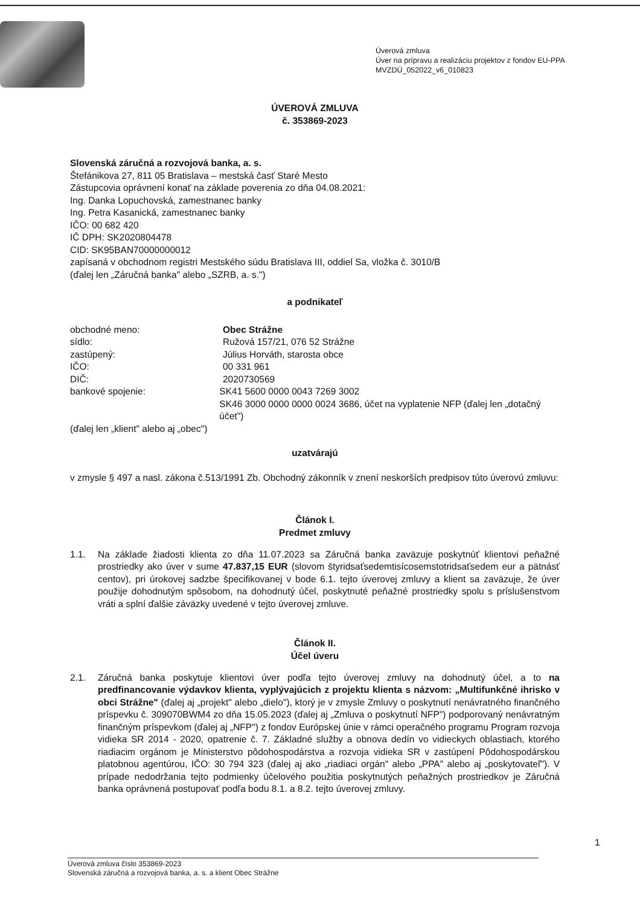Úverová zmluva
Úver na prípravu a realizáciu projektov z fondov EU-PPA
MVZDÚ_052022_v6_010823
ÚVEROVÁ ZMLUVA
č. 353869-2023
Slovenská záručná a rozvojová banka, a. s.
Štefánikova 27, 811 05 Bratislava – mestská časť Staré Mesto
Zástupcovia oprávnení konať na základe poverenia zo dňa 04.08.2021:
Ing. Danka Lopuchovská, zamestnanec banky
Ing. Petra Kasanická, zamestnanec banky
IČO: 00 682 420
IČ DPH: SK2020804478
CID: SK95BAN70000000012
zapísaná v obchodnom registri Mestského súdu Bratislava III, oddiel Sa, vložka č. 3010/B
(ďalej len „Záručná banka" alebo „SZRB, a. s.")
a podnikateľ
obchodné meno: Obec Strážne
sídlo: Ružová 157/21, 076 52 Strážne
zastúpený: Július Horváth, starosta obce
IČO: 00 331 961
DIČ: 2020730569
bankové spojenie: SK41 5600 0000 0043 7269 3002
SK46 3000 0000 0000 0024 3686, účet na vyplatenie NFP (ďalej len „dotačný účet")
(ďalej len „klient" alebo aj „obec")
uzatvárajú
v zmysle § 497 a nasl. zákona č.513/1991 Zb. Obchodný zákonník v znení neskorších predpisov túto úverovú zmluvu:
Článok I.
Predmet zmluvy
1.1. Na základe žiadosti klienta zo dňa 11.07.2023 sa Záručná banka zaväzuje poskytnúť klientovi peňažné prostriedky ako úver v sume 47.837,15 EUR (slovom štyridsaťsedemtisícosemstotridsaťsedem eur a pätnásť centov), pri úrokovej sadzbe špecifikovanej v bode 6.1. tejto úverovej zmluvy a klient sa zaväzuje, že úver použije dohodnutým spôsobom, na dohodnutý účel, poskytnuté peňažné prostriedky spolu s príslušenstvom vráti a splní ďalšie záväzky uvedené v tejto úverovej zmluve.
Článok II.
Účel úveru
2.1. Záručná banka poskytuje klientovi úver podľa tejto úverovej zmluvy na dohodnutý účel, a to na predfinancovanie výdavkov klienta, vyplývajúcich z projektu klienta s názvom: „Multifunkčné ihrisko v obci Strážne" (ďalej aj „projekt" alebo „dielo"), ktorý je v zmysle Zmluvy o poskytnutí nenávratného finančného príspevku č. 309070BWM4 zo dňa 15.05.2023 (ďalej aj „Zmluva o poskytnutí NFP") podporovaný nenávratným finančným príspevkom (ďalej aj „NFP") z fondov Európskej únie v rámci operačného programu Program rozvoja vidieka SR 2014 - 2020, opatrenie č. 7. Základné služby a obnova dedín vo vidieckych oblastiach, ktorého riadiacim orgánom je Ministerstvo pôdohospodárstva a rozvoja vidieka SR v zastúpení Pôdohospodárskou platobnou agentúrou, IČO: 30 794 323 (ďalej aj ako „riadiaci orgán" alebo „PPA" alebo aj „poskytovateľ"). V prípade nedodržania tejto podmienky účelového použitia poskytnutých peňažných prostriedkov je Záručná banka oprávnená postupovať podľa bodu 8.1. a 8.2. tejto úverovej zmluvy.
1
Úverová zmluva číslo 353869-2023
Slovenská záručná a rozvojová banka, a. s. a klient Obec Strážne